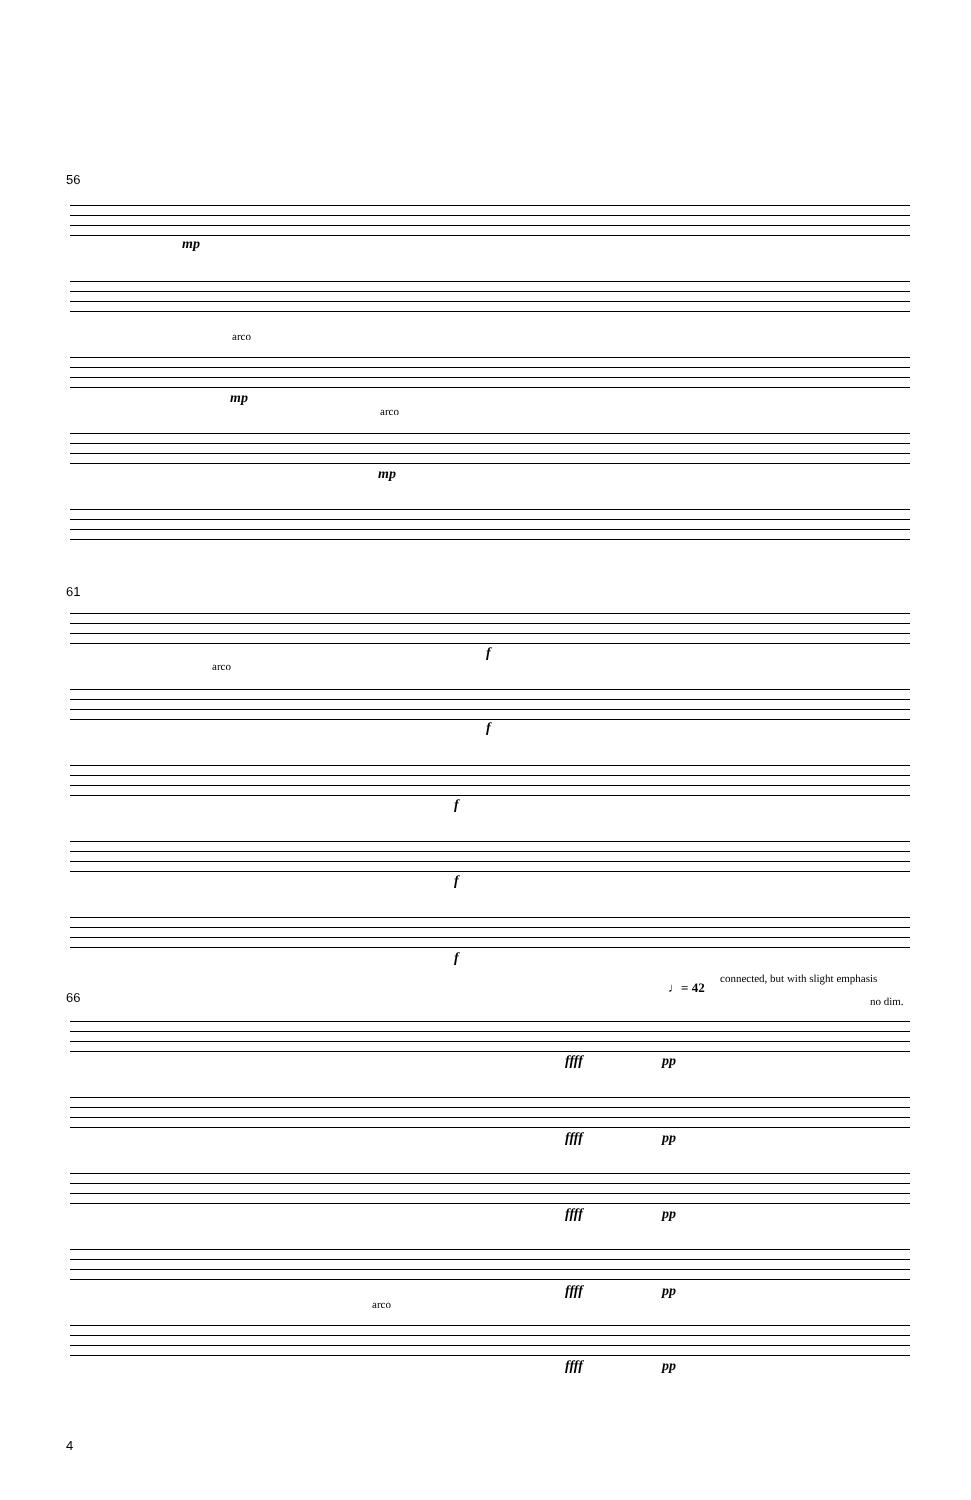56
arco
arco
mp
mp
mp
61
arco
f
f
f
f
f
connected, but with slight emphasis
♩= 42
no dim.
66
arco
ffff pp
ffff pp
ffff pp
ffff pp
ffff pp
4